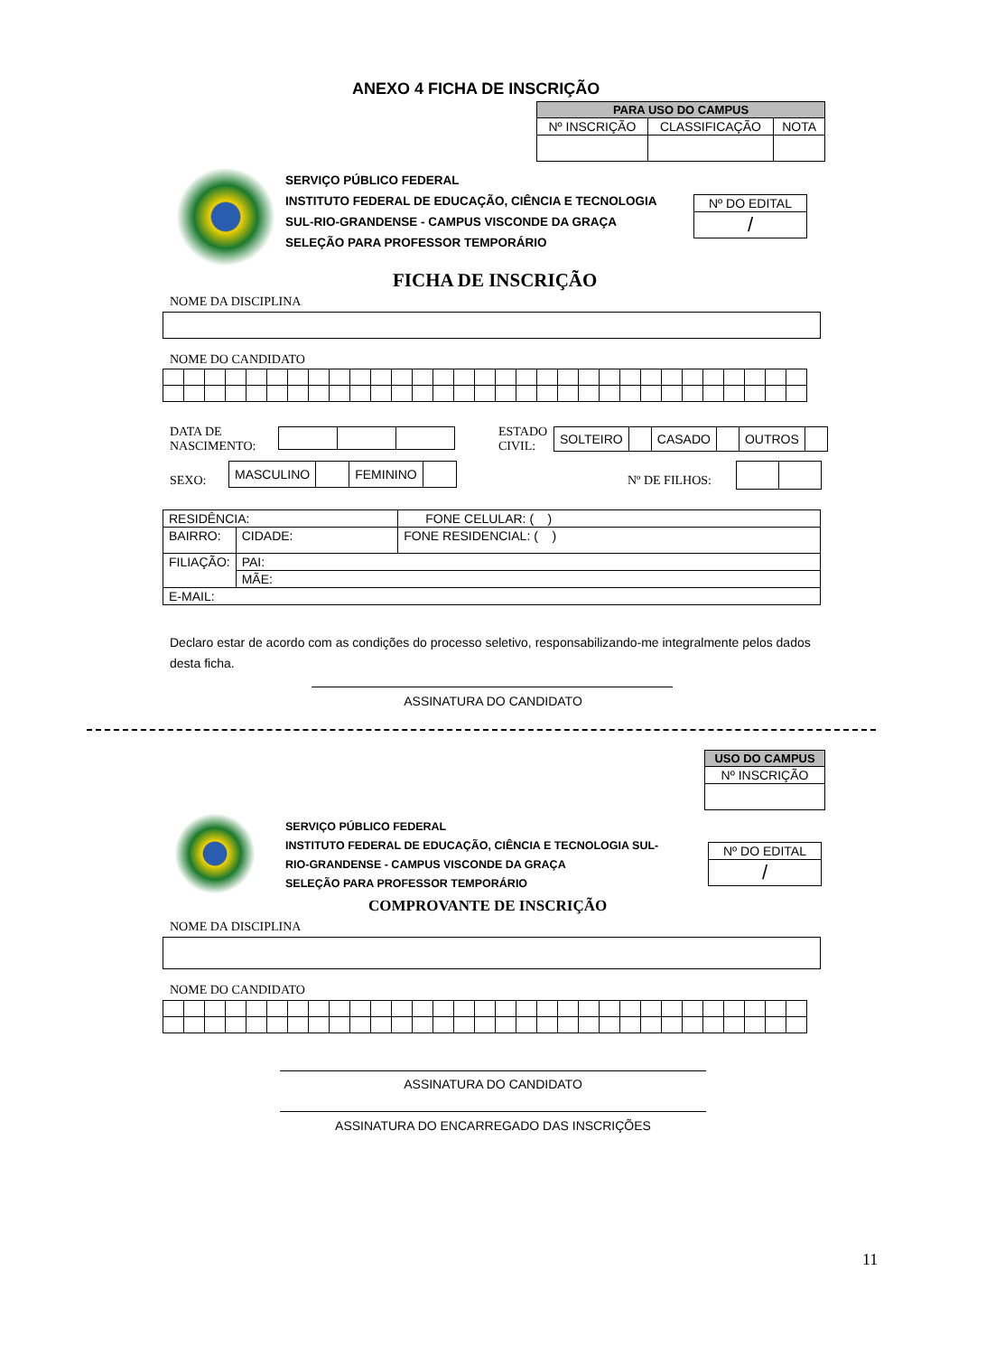ANEXO 4 FICHA DE INSCRIÇÃO
| PARA USO DO CAMPUS | | |
| --- | --- | --- |
| Nº INSCRIÇÃO | CLASSIFICAÇÃO | NOTA |
SERVIÇO PÚBLICO FEDERAL
INSTITUTO FEDERAL DE EDUCAÇÃO, CIÊNCIA E TECNOLOGIA
SUL-RIO-GRANDENSE - CAMPUS VISCONDE DA GRAÇA
SELEÇÃO PARA PROFESSOR TEMPORÁRIO
| Nº DO EDITAL |
| / |
FICHA DE INSCRIÇÃO
NOME DA DISCIPLINA
NOME DO CANDIDATO
DATA DE
NASCIMENTO:
ESTADO
CIVIL:
| SOLTEIRO | | CASADO | | OUTROS | |
SEXO:
| MASCULINO | | FEMININO | |
Nº DE FILHOS:
| RESIDÊNCIA: | | | FONE CELULAR: ( ) |
| BAIRRO: | | CIDADE: | FONE RESIDENCIAL: ( ) |
| FILIAÇÃO: | PAI: | | |
| | MÃE: | | |
| E-MAIL: | | | |
Declaro estar de acordo com as condições do processo seletivo, responsabilizando-me integralmente pelos dados desta ficha.
ASSINATURA DO CANDIDATO
| USO DO CAMPUS |
| --- |
| Nº INSCRIÇÃO |
SERVIÇO PÚBLICO FEDERAL
INSTITUTO FEDERAL DE EDUCAÇÃO, CIÊNCIA E TECNOLOGIA SUL-
RIO-GRANDENSE - CAMPUS VISCONDE DA GRAÇA
SELEÇÃO PARA PROFESSOR TEMPORÁRIO
| Nº DO EDITAL |
| / |
COMPROVANTE DE INSCRIÇÃO
NOME DA DISCIPLINA
NOME DO CANDIDATO
ASSINATURA DO CANDIDATO
ASSINATURA DO ENCARREGADO DAS INSCRIÇÕES
11